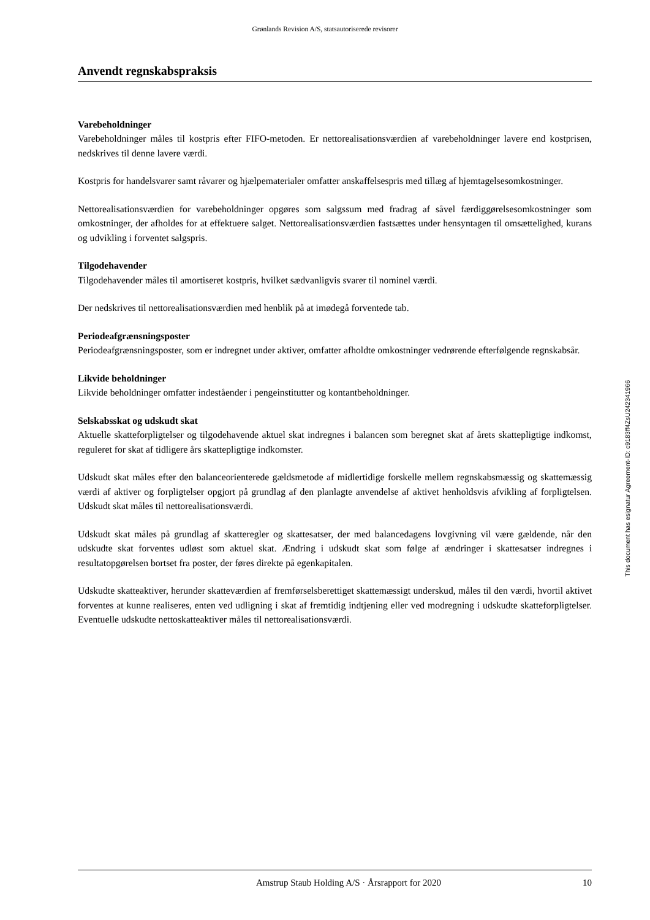Grønlands Revision A/S, statsautoriserede revisorer
Anvendt regnskabspraksis
Varebeholdninger
Varebeholdninger måles til kostpris efter FIFO-metoden. Er nettorealisationsværdien af varebeholdninger lavere end kostprisen, nedskrives til denne lavere værdi.
Kostpris for handelsvarer samt råvarer og hjælpematerialer omfatter anskaffelsespris med tillæg af hjemtagelsesomkostninger.
Nettorealisationsværdien for varebeholdninger opgøres som salgssum med fradrag af såvel færdiggørelsesomkostninger som omkostninger, der afholdes for at effektuere salget. Nettorealisationsværdien fastsættes under hensyntagen til omsættelighed, kurans og udvikling i forventet salgspris.
Tilgodehavender
Tilgodehavender måles til amortiseret kostpris, hvilket sædvanligvis svarer til nominel værdi.
Der nedskrives til nettorealisationsværdien med henblik på at imødegå forventede tab.
Periodeafgrænsningsposter
Periodeafgrænsningsposter, som er indregnet under aktiver, omfatter afholdte omkostninger vedrørende efterfølgende regnskabsår.
Likvide beholdninger
Likvide beholdninger omfatter indeståender i pengeinstitutter og kontantbeholdninger.
Selskabsskat og udskudt skat
Aktuelle skatteforpligtelser og tilgodehavende aktuel skat indregnes i balancen som beregnet skat af årets skattepligtige indkomst, reguleret for skat af tidligere års skattepligtige indkomster.
Udskudt skat måles efter den balanceorienterede gældsmetode af midlertidige forskelle mellem regnskabsmæssig og skattemæssig værdi af aktiver og forpligtelser opgjort på grundlag af den planlagte anvendelse af aktivet henholdsvis afvikling af forpligtelsen. Udskudt skat måles til nettorealisationsværdi.
Udskudt skat måles på grundlag af skatteregler og skattesatser, der med balancedagens lovgivning vil være gældende, når den udskudte skat forventes udløst som aktuel skat. Ændring i udskudt skat som følge af ændringer i skattesatser indregnes i resultatopgørelsen bortset fra poster, der føres direkte på egenkapitalen.
Udskudte skatteaktiver, herunder skatteværdien af fremførselsberettiget skattemæssigt underskud, måles til den værdi, hvortil aktivet forventes at kunne realiseres, enten ved udligning i skat af fremtidig indtjening eller ved modregning i udskudte skatteforpligtelser. Eventuelle udskudte nettoskatteaktiver måles til nettorealisationsværdi.
This document has esignatur Agreement-ID: c9183ff4ZsU242341966
Amstrup Staub Holding A/S · Årsrapport for 2020 10